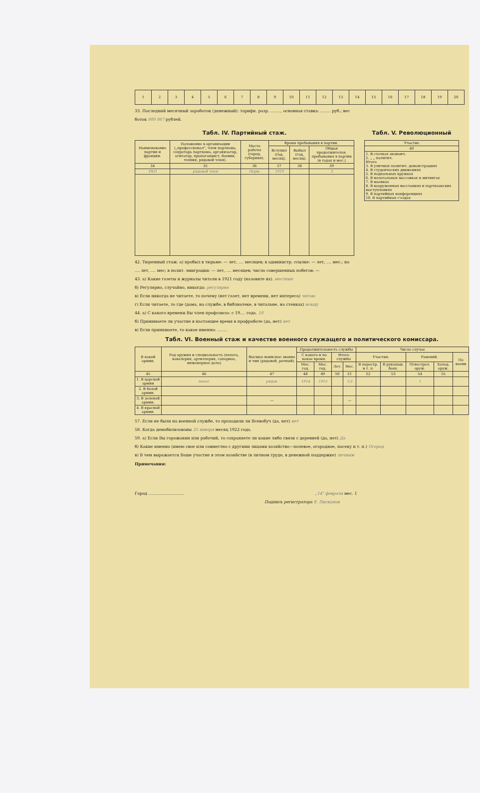| 1 | 2 | 3 | 4 | 5 | 6 | 7 | 8 | 9 | 10 | 11 | 12 | 13 | 14 | 15 | 16 | 17 | 18 | 19 | 20 |
33. Последний месячный заработок (денежный): тарифн. разр. ........, основная ставка: ........ руб.; вес
боток 800 867 рублей.
Табл. IV. Партийный стаж.
| Наименование партии и фракции. | Положение в организации („профессионал", член парткома, секретарь парткома, организатор, агитатор, пропагандист, боевик, техник, рядовой член). | Место работы (город, губерния). | Время пребывания в партии. | | |
| --- | --- | --- | --- | --- | --- |
| | | | Вступил (год, месяц). | Выбыл (год, месяц). | Общая продолжительн. пребывания в партии (в годах и мес.) |
| 34 | 35 | 36 | 37 | 38 | 39 |
| РКП | рядовой член | Перм. | 1919 | | 3 |
Табл. V. Революционный
| Участие |
| --- |
| 40 |
| 1. В стачках эконоич. 2. „ „ политич. Итого 3. В уличных политич. демонстрациях 4. В студенческих движениях 5. В подпольных кружках 6. В нелегальных массовках и митингах 7. В маевках 8. В вооруженных восстаниях и партизанских выступлениях 9. В партийных конференциях 10. В партийных с'ездах |
42. Тюремный стаж: а) пробыл в тюрьме: — лет, .... месяцев; в администр. ссылке: — лет, .... мес.; на
.... лет, .... мес; в полит. эмиграции: — лет, .... месяцев; число совершенных побегов: —
43. а) Какие газеты и журналы читали в 1921 году (назовите их). местные
б) Регулярно, случайно, никогда: регулярно
в) Если никогда не читаете, то почему (нет газет, нет времени, нет интереса) читаю
г) Если читаете, то где (дома, на службе, в библиотеке, в читальне, на стенках) всюду
44. а) С какого времени Вы член профсоюза: с 19.... года. 18
б) Принимаете ли участие в настоящее время в профработе (да, нет) нет
в) Если принимаете, то какое именно: ........
Табл. VI. Военный стаж и качестве военного служащего и политического комиссара.
| В какой армии. | Род оружия и специальность (пехота, кавалерия, артиллерия, саперное, инженерное дело) | Высшее воинское звание и чин (рядовой, ротный). | Продолжительность службы | | | | Число случае | | | | |
| --- | --- | --- | --- | --- | --- | --- | --- | --- | --- | --- | --- |
| | | | С какого и по какое время. | | Итого службы | | Участия. | | Ранений. | | По воени |
| | | | Мес. год. | Мес. год. | Лет. | Мес. | В перестр. и т. п. | В рукопаш. боях. | Огнестрел. оруж. | Холод. оруж. | |
| 45 | 46 | 47 | 48 | 49 | 50 | 51 | 52 | 53 | 54 | 55 | |
| 1. В царской армии | пехот. | рядов. | 1914 | 1915 | | 1/2 | | | 1 | | |
| 2. В белой армии. | | | | | | | | | | | |
| 3. В зеленой армии. | | — | | | | — | | | | | |
| 4. В красной армии. | | | | | | | | | | | |
57. Если не были на военной службе, то проходили ли Всевобуч (да, нет) нет
58. Когда демобилизованы 25 января месяц 1922 года.
59. а) Если Вы горожанин или рабочий, то сохраняете ли какие либо связи с деревней (да, нет) Да
б) Какие именно (имею свое или совместно с другими лицами хозяйство—полевое, огородное, пасеку и т. п.) Огород
в) В чем выражается Ваше участие в этом хозяйстве (в личном труде, в денежной поддержке) личным
Примечания:
Город ............................ „14" февраля мес. 1
Подпись регистратора Е. Пискунов